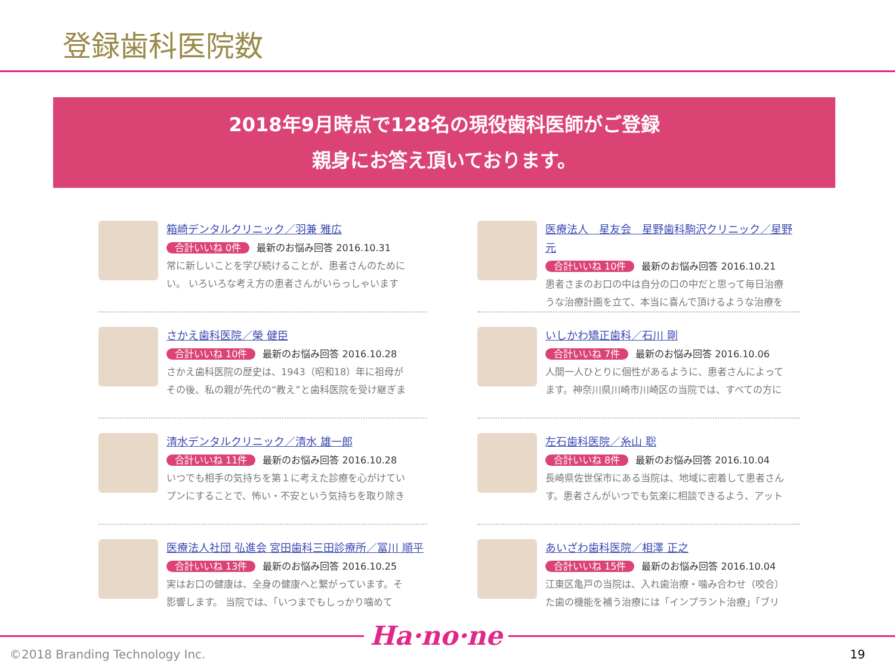登録歯科医院数
2018年9月時点で128名の現役歯科医師がご登録
親身にお答え頂いております。
箱崎デンタルクリニック／羽兼 雅広
合計いいね 0件 最新のお悩み回答 2016.10.31
常に新しいことを学び続けることが、患者さんのために
い。 いろいろな考え方の患者さんがいらっしゃいます
さかえ歯科医院／榮 健臣
合計いいね 10件 最新のお悩み回答 2016.10.28
さかえ歯科医院の歴史は、1943（昭和18）年に祖母が
その後、私の親が先代の“教え”と歯科医院を受け継ぎま
清水デンタルクリニック／清水 雄一郎
合計いいね 11件 最新のお悩み回答 2016.10.28
いつでも相手の気持ちを第１に考えた診療を心がけてい
プンにすることで、怖い・不安という気持ちを取り除き
医療法人社団 弘進会 宮田歯科三田診療所／冨川 順平
合計いいね 13件 最新のお悩み回答 2016.10.25
実はお口の健康は、全身の健康へと繋がっています。そ
影響します。 当院では、「いつまでもしっかり噛めて
医療法人　星友会　星野歯科駒沢クリニック／星野 元
合計いいね 10件 最新のお悩み回答 2016.10.21
患者さまのお口の中は自分の口の中だと思って毎日治療
うな治療計画を立て、本当に喜んで頂けるような治療を
いしかわ矯正歯科／石川 剛
合計いいね 7件 最新のお悩み回答 2016.10.06
人間一人ひとりに個性があるように、患者さんによって
ます。神奈川県川崎市川崎区の当院では、すべての方に
左石歯科医院／糸山 聡
合計いいね 8件 最新のお悩み回答 2016.10.04
長崎県佐世保市にある当院は、地域に密着して患者さん
す。患者さんがいつでも気楽に相談できるよう、アット
あいざわ歯科医院／相澤 正之
合計いいね 15件 最新のお悩み回答 2016.10.04
江東区亀戸の当院は、入れ歯治療・噛み合わせ（咬合）
た歯の機能を補う治療には「インプラント治療」「ブリ
©2018 Branding Technology Inc.
Ha·no·ne
19